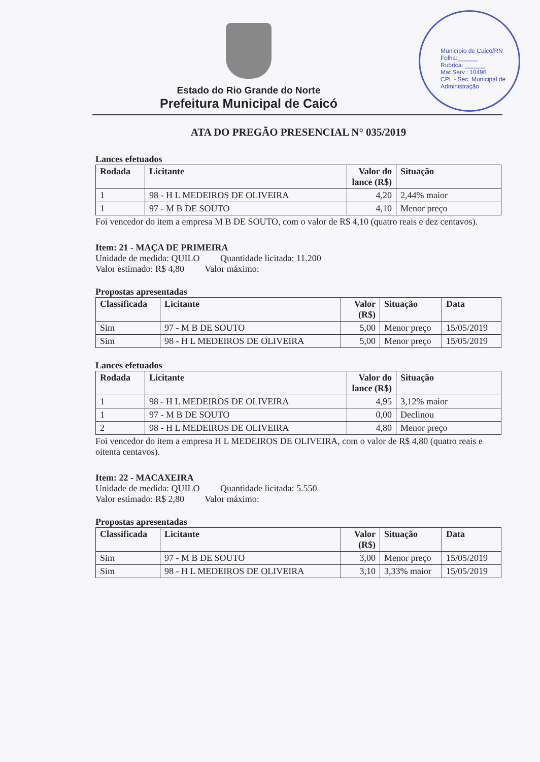Município de Caicó/RN
Folha:______
Rubrica: ______
Mat.Serv.: 10496
CPL - Sec. Municipal de Administração
Estado do Rio Grande do Norte
Prefeitura Municipal de Caicó
ATA DO PREGÃO PRESENCIAL N° 035/2019
Lances efetuados
| Rodada | Licitante | Valor do lance (R$) | Situação |
| --- | --- | --- | --- |
| 1 | 98 - H L MEDEIROS DE OLIVEIRA | 4,20 | 2,44% maior |
| 1 | 97 - M B DE SOUTO | 4,10 | Menor preço |
Foi vencedor do item a empresa M B DE SOUTO, com o valor de R$ 4,10 (quatro reais e dez centavos).
Item: 21 - MAÇA DE PRIMEIRA
Unidade de medida: QUILO Quantidade licitada: 11.200
Valor estimado: R$ 4,80 Valor máximo:
Propostas apresentadas
| Classificada | Licitante | Valor (R$) | Situação | Data |
| --- | --- | --- | --- | --- |
| Sim | 97 - M B DE SOUTO | 5,00 | Menor preço | 15/05/2019 |
| Sim | 98 - H L MEDEIROS DE OLIVEIRA | 5,00 | Menor preço | 15/05/2019 |
Lances efetuados
| Rodada | Licitante | Valor do lance (R$) | Situação |
| --- | --- | --- | --- |
| 1 | 98 - H L MEDEIROS DE OLIVEIRA | 4,95 | 3,12% maior |
| 1 | 97 - M B DE SOUTO | 0,00 | Declinou |
| 2 | 98 - H L MEDEIROS DE OLIVEIRA | 4,80 | Menor preço |
Foi vencedor do item a empresa H L MEDEIROS DE OLIVEIRA, com o valor de R$ 4,80 (quatro reais e oitenta centavos).
Item: 22 - MACAXEIRA
Unidade de medida: QUILO Quantidade licitada: 5.550
Valor estimado: R$ 2,80 Valor máximo:
Propostas apresentadas
| Classificada | Licitante | Valor (R$) | Situação | Data |
| --- | --- | --- | --- | --- |
| Sim | 97 - M B DE SOUTO | 3,00 | Menor preço | 15/05/2019 |
| Sim | 98 - H L MEDEIROS DE OLIVEIRA | 3,10 | 3,33% maior | 15/05/2019 |